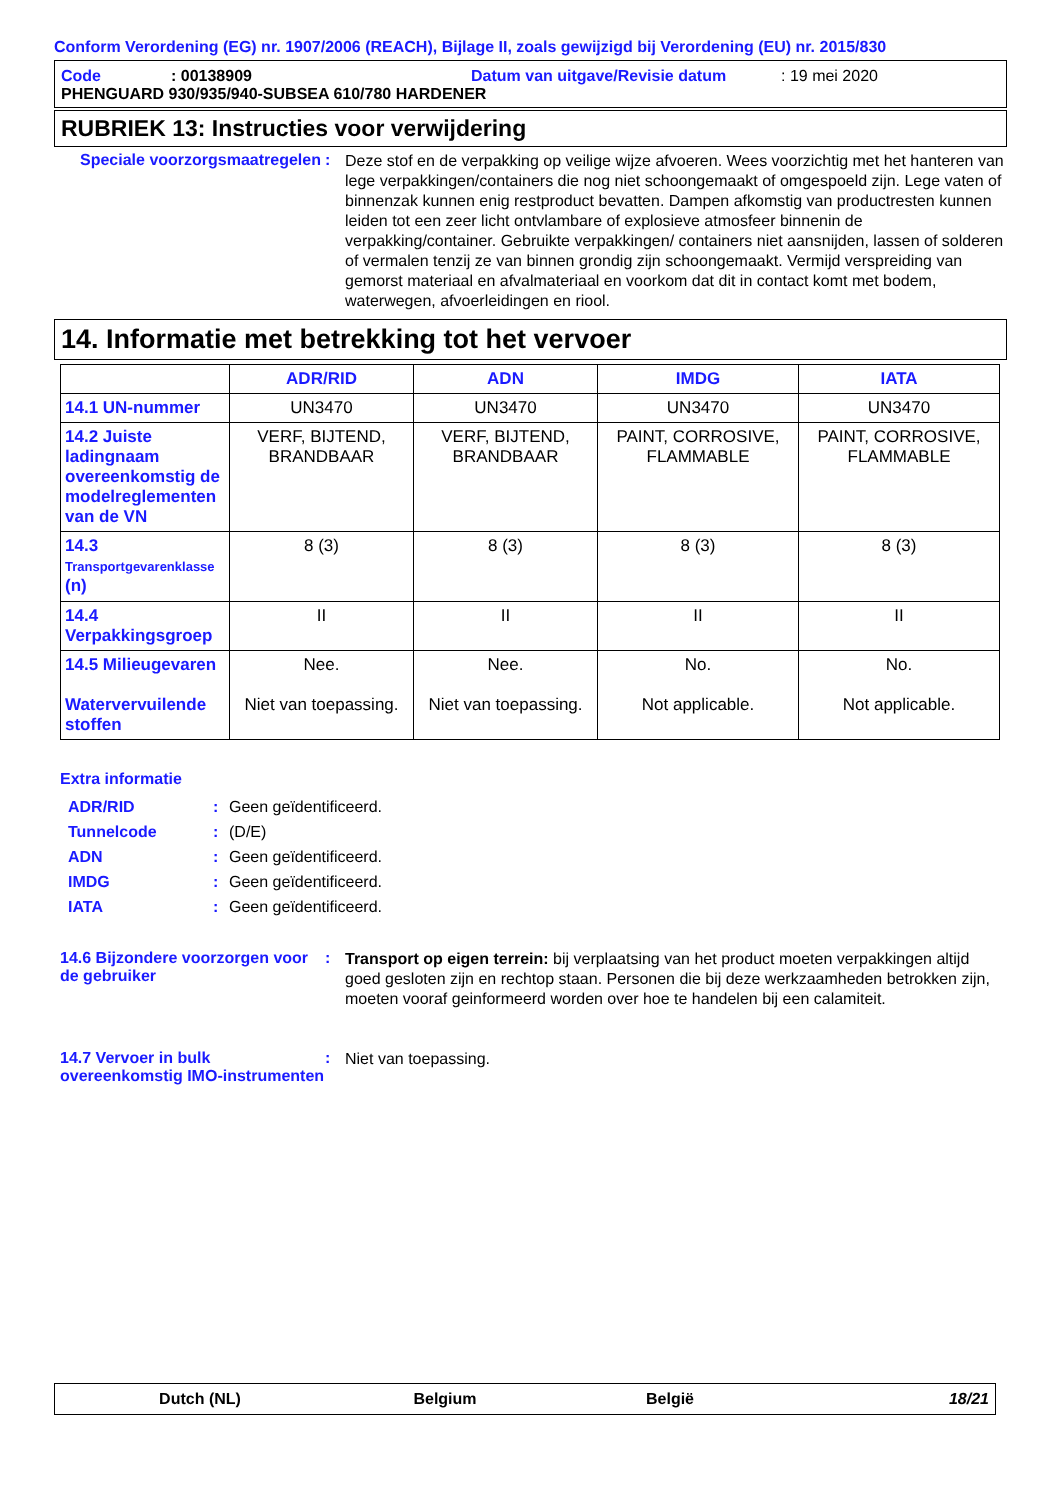Conform Verordening (EG) nr. 1907/2006 (REACH), Bijlage II, zoals gewijzigd bij Verordening (EU) nr. 2015/830
Code: 00138909 Datum van uitgave/Revisie datum: 19 mei 2020
PHENGUARD 930/935/940-SUBSEA 610/780 HARDENER
RUBRIEK 13: Instructies voor verwijdering
Speciale voorzorgsmaatregelen
:
Deze stof en de verpakking op veilige wijze afvoeren. Wees voorzichtig met het hanteren van lege verpakkingen/containers die nog niet schoongemaakt of omgespoeld zijn. Lege vaten of binnenzak kunnen enig restproduct bevatten. Dampen afkomstig van productresten kunnen leiden tot een zeer licht ontvlambare of explosieve atmosfeer binnenin de verpakking/container. Gebruikte verpakkingen/ containers niet aansnijden, lassen of solderen of vermalen tenzij ze van binnen grondig zijn schoongemaakt. Vermijd verspreiding van gemorst materiaal en afvalmateriaal en voorkom dat dit in contact komt met bodem, waterwegen, afvoerleidingen en riool.
14. Informatie met betrekking tot het vervoer
| | ADR/RID | ADN | IMDG | IATA |
| --- | --- | --- | --- | --- |
| 14.1 UN-nummer | UN3470 | UN3470 | UN3470 | UN3470 |
| 14.2 Juiste ladingnaam overeenkomstig de modelreglementen van de VN | VERF, BIJTEND, BRANDBAAR | VERF, BIJTEND, BRANDBAAR | PAINT, CORROSIVE, FLAMMABLE | PAINT, CORROSIVE, FLAMMABLE |
| 14.3 Transportgevarenklasse (n) | 8 (3) | 8 (3) | 8 (3) | 8 (3) |
| 14.4 Verpakkingsgroep | II | II | II | II |
| 14.5 Milieugevaren Watervervuilende stoffen | Nee. Niet van toepassing. | Nee. Niet van toepassing. | No. Not applicable. | No. Not applicable. |
Extra informatie
ADR/RID: Geen geïdentificeerd.
Tunnelcode: (D/E)
ADN: Geen geïdentificeerd.
IMDG: Geen geïdentificeerd.
IATA: Geen geïdentificeerd.
14.6 Bijzondere voorzorgen voor de gebruiker
:
Transport op eigen terrein: bij verplaatsing van het product moeten verpakkingen altijd goed gesloten zijn en rechtop staan. Personen die bij deze werkzaamheden betrokken zijn, moeten vooraf geinformeerd worden over hoe te handelen bij een calamiteit.
14.7 Vervoer in bulk overeenkomstig IMO-instrumenten
:
Niet van toepassing.
Dutch (NL) Belgium België 18/21